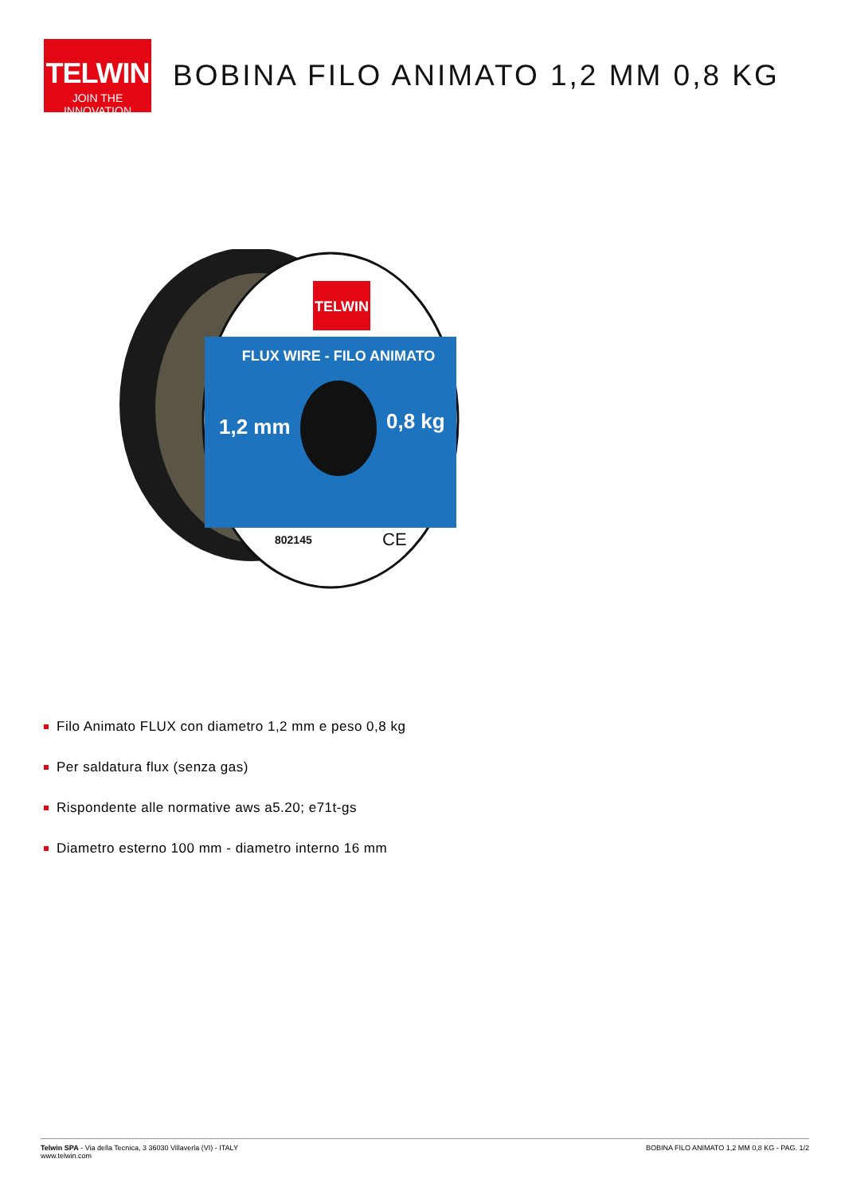TELWIN
JOIN THE INNOVATION
BOBINA FILO ANIMATO 1,2 MM 0,8 KG
TELWIN
FLUX WIRE - FILO ANIMATO
1,2 mm
0,8 kg
802145
CE
Filo Animato FLUX con diametro 1,2 mm e peso 0,8 kg
Per saldatura flux (senza gas)
Rispondente alle normative aws a5.20; e71t-gs
Diametro esterno 100 mm - diametro interno 16 mm
Telwin SPA - Via della Tecnica, 3 36030 Villaverla (VI) - ITALY
www.telwin.com
BOBINA FILO ANIMATO 1,2 MM 0,8 KG - PAG. 1/2